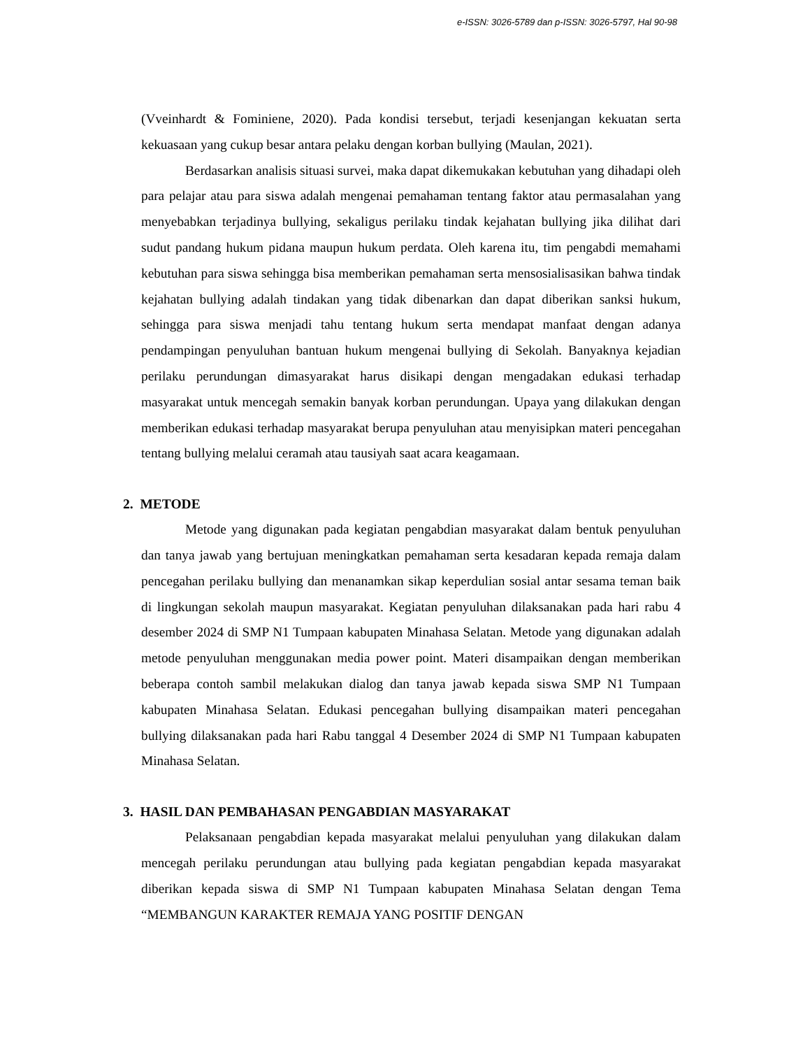e-ISSN: 3026-5789 dan p-ISSN: 3026-5797, Hal 90-98
(Vveinhardt & Fominiene, 2020). Pada kondisi tersebut, terjadi kesenjangan kekuatan serta kekuasaan yang cukup besar antara pelaku dengan korban bullying (Maulan, 2021).
Berdasarkan analisis situasi survei, maka dapat dikemukakan kebutuhan yang dihadapi oleh para pelajar atau para siswa adalah mengenai pemahaman tentang faktor atau permasalahan yang menyebabkan terjadinya bullying, sekaligus perilaku tindak kejahatan bullying jika dilihat dari sudut pandang hukum pidana maupun hukum perdata. Oleh karena itu, tim pengabdi memahami kebutuhan para siswa sehingga bisa memberikan pemahaman serta mensosialisasikan bahwa tindak kejahatan bullying adalah tindakan yang tidak dibenarkan dan dapat diberikan sanksi hukum, sehingga para siswa menjadi tahu tentang hukum serta mendapat manfaat dengan adanya pendampingan penyuluhan bantuan hukum mengenai bullying di Sekolah. Banyaknya kejadian perilaku perundungan dimasyarakat harus disikapi dengan mengadakan edukasi terhadap masyarakat untuk mencegah semakin banyak korban perundungan. Upaya yang dilakukan dengan memberikan edukasi terhadap masyarakat berupa penyuluhan atau menyisipkan materi pencegahan tentang bullying melalui ceramah atau tausiyah saat acara keagamaan.
2. METODE
Metode yang digunakan pada kegiatan pengabdian masyarakat dalam bentuk penyuluhan dan tanya jawab yang bertujuan meningkatkan pemahaman serta kesadaran kepada remaja dalam pencegahan perilaku bullying dan menanamkan sikap keperdulian sosial antar sesama teman baik di lingkungan sekolah maupun masyarakat. Kegiatan penyuluhan dilaksanakan pada hari rabu 4 desember 2024 di SMP N1 Tumpaan kabupaten Minahasa Selatan. Metode yang digunakan adalah metode penyuluhan menggunakan media power point. Materi disampaikan dengan memberikan beberapa contoh sambil melakukan dialog dan tanya jawab kepada siswa SMP N1 Tumpaan kabupaten Minahasa Selatan. Edukasi pencegahan bullying disampaikan materi pencegahan bullying dilaksanakan pada hari Rabu tanggal 4 Desember 2024 di SMP N1 Tumpaan kabupaten Minahasa Selatan.
3. HASIL DAN PEMBAHASAN PENGABDIAN MASYARAKAT
Pelaksanaan pengabdian kepada masyarakat melalui penyuluhan yang dilakukan dalam mencegah perilaku perundungan atau bullying pada kegiatan pengabdian kepada masyarakat diberikan kepada siswa di SMP N1 Tumpaan kabupaten Minahasa Selatan dengan Tema “MEMBANGUN KARAKTER REMAJA YANG POSITIF DENGAN